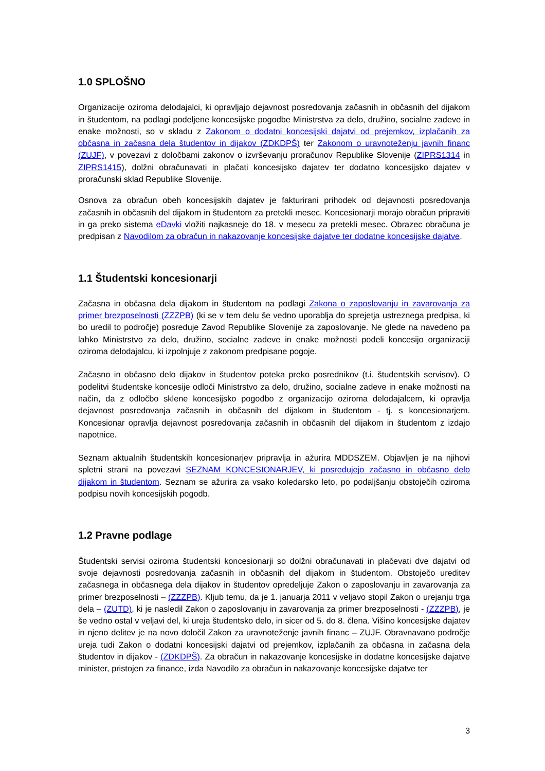1.0 SPLOŠNO
Organizacije oziroma delodajalci, ki opravljajo dejavnost posredovanja začasnih in občasnih del dijakom in študentom, na podlagi podeljene koncesijske pogodbe Ministrstva za delo, družino, socialne zadeve in enake možnosti, so v skladu z Zakonom o dodatni koncesijski dajatvi od prejemkov, izplačanih za občasna in začasna dela študentov in dijakov (ZDKDPŠ) ter Zakonom o uravnoteženju javnih financ (ZUJF), v povezavi z določbami zakonov o izvrševanju proračunov Republike Slovenije (ZIPRS1314 in ZIPRS1415), dolžni obračunavati in plačati koncesijsko dajatev ter dodatno koncesijsko dajatev v proračunski sklad Republike Slovenije.
Osnova za obračun obeh koncesijskih dajatev je fakturirani prihodek od dejavnosti posredovanja začasnih in občasnih del dijakom in študentom za pretekli mesec. Koncesionarji morajo obračun pripraviti in ga preko sistema eDavki vložiti najkasneje do 18. v mesecu za pretekli mesec. Obrazec obračuna je predpisan z Navodilom za obračun in nakazovanje koncesijske dajatve ter dodatne koncesijske dajatve.
1.1 Študentski koncesionarji
Začasna in občasna dela dijakom in študentom na podlagi Zakona o zaposlovanju in zavarovanja za primer brezposelnosti (ZZZPB) (ki se v tem delu še vedno uporablja do sprejetja ustreznega predpisa, ki bo uredil to področje) posreduje Zavod Republike Slovenije za zaposlovanje. Ne glede na navedeno pa lahko Ministrstvo za delo, družino, socialne zadeve in enake možnosti podeli koncesijo organizaciji oziroma delodajalcu, ki izpolnjuje z zakonom predpisane pogoje.
Začasno in občasno delo dijakov in študentov poteka preko posrednikov (t.i. študentskih servisov). O podelitvi študentske koncesije odloči Ministrstvo za delo, družino, socialne zadeve in enake možnosti na način, da z odločbo sklene koncesijsko pogodbo z organizacijo oziroma delodajalcem, ki opravlja dejavnost posredovanja začasnih in občasnih del dijakom in študentom - tj. s koncesionarjem. Koncesionar opravlja dejavnost posredovanja začasnih in občasnih del dijakom in študentom z izdajo napotnice.
Seznam aktualnih študentskih koncesionarjev pripravlja in ažurira MDDSZEM. Objavljen je na njihovi spletni strani na povezavi SEZNAM KONCESIONARJEV, ki posredujejo začasno in občasno delo dijakom in študentom. Seznam se ažurira za vsako koledarsko leto, po podaljšanju obstoječih oziroma podpisu novih koncesijskih pogodb.
1.2 Pravne podlage
Študentski servisi oziroma študentski koncesionarji so dolžni obračunavati in plačevati dve dajatvi od svoje dejavnosti posredovanja začasnih in občasnih del dijakom in študentom. Obstoječo ureditev začasnega in občasnega dela dijakov in študentov opredeljuje Zakon o zaposlovanju in zavarovanja za primer brezposelnosti – (ZZZPB). Kljub temu, da je 1. januarja 2011 v veljavo stopil Zakon o urejanju trga dela – (ZUTD), ki je nasledil Zakon o zaposlovanju in zavarovanja za primer brezposelnosti - (ZZZPB), je še vedno ostal v veljavi del, ki ureja študentsko delo, in sicer od 5. do 8. člena. Višino koncesijske dajatev in njeno delitev je na novo določil Zakon za uravnoteženje javnih financ – ZUJF. Obravnavano področje ureja tudi Zakon o dodatni koncesijski dajatvi od prejemkov, izplačanih za občasna in začasna dela študentov in dijakov - (ZDKDPŠ). Za obračun in nakazovanje koncesijske in dodatne koncesijske dajatve minister, pristojen za finance, izda Navodilo za obračun in nakazovanje koncesijske dajatve ter
3